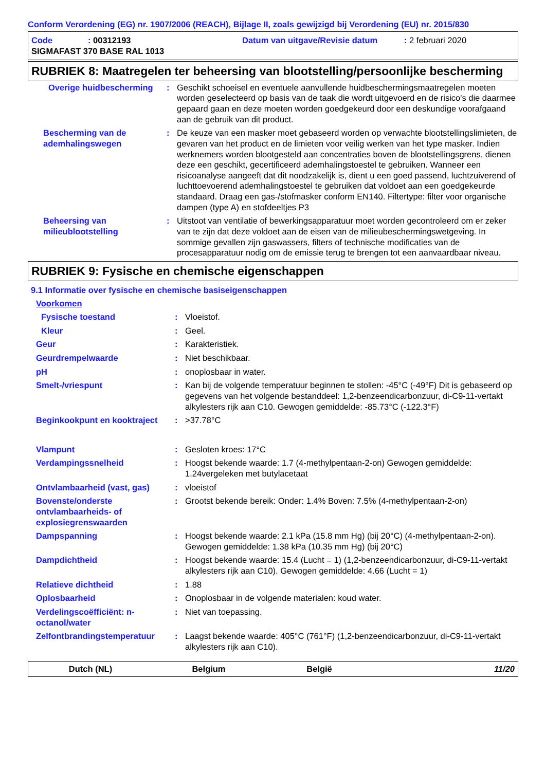Conform Verordening (EG) nr. 1907/2006 (REACH), Bijlage II, zoals gewijzigd bij Verordening (EU) nr. 2015/830
| Code | : 00312193 | Datum van uitgave/Revisie datum | : 2 februari 2020 |
| SIGMAFAST 370 BASE RAL 1013 | | | |
RUBRIEK 8: Maatregelen ter beheersing van blootstelling/persoonlijke bescherming
| Overige huidbescherming | : | Geschikt schoeisel en eventuele aanvullende huidbeschermingsmaatregelen moeten worden geselecteerd op basis van de taak die wordt uitgevoerd en de risico's die daarmee gepaard gaan en deze moeten worden goedgekeurd door een deskundige voorafgaand aan de gebruik van dit product. |
| Bescherming van de ademhalingswegen | : | De keuze van een masker moet gebaseerd worden op verwachte blootstellingslimieten, de gevaren van het product en de limieten voor veilig werken van het type masker. Indien werknemers worden blootgesteld aan concentraties boven de blootstellingsgrens, dienen deze een geschikt, gecertificeerd ademhalingstoestel te gebruiken. Wanneer een risicoanalyse aangeeft dat dit noodzakelijk is, dient u een goed passend, luchtzuiverend of luchttoevoerend ademhalingstoestel te gebruiken dat voldoet aan een goedgekeurde standaard. Draag een gas-/stofmasker conform EN140. Filtertype: filter voor organische dampen (type A) en stofdeeltjes P3 |
| Beheersing van milieublootstelling | : | Uitstoot van ventilatie of bewerkingsapparatuur moet worden gecontroleerd om er zeker van te zijn dat deze voldoet aan de eisen van de milieubeschermingswetgeving. In sommige gevallen zijn gaswassers, filters of technische modificaties van de procesapparatuur nodig om de emissie terug te brengen tot een aanvaardbaar niveau. |
RUBRIEK 9: Fysische en chemische eigenschappen
9.1 Informatie over fysische en chemische basiseigenschappen
| Voorkomen | | |
| Fysische toestand | : | Vloeistof. |
| Kleur | : | Geel. |
| Geur | : | Karakteristiek. |
| Geurdrempelwaarde | : | Niet beschikbaar. |
| pH | : | onoplosbaar in water. |
| Smelt-/vriespunt | : | Kan bij de volgende temperatuur beginnen te stollen: -45°C (-49°F) Dit is gebaseerd op gegevens van het volgende bestanddeel: 1,2-benzeendicarbonzuur, di-C9-11-vertakt alkylesters rijk aan C10. Gewogen gemiddelde: -85.73°C (-122.3°F) |
| Beginkookpunt en kooktraject | : | >37.78°C |
| Vlampunt | : | Gesloten kroes: 17°C |
| Verdampingssnelheid | : | Hoogst bekende waarde: 1.7 (4-methylpentaan-2-on) Gewogen gemiddelde: 1.24vergeleken met butylacetaat |
| Ontvlambaarheid (vast, gas) | : | vloeistof |
| Bovenste/onderste ontvlambaarheids- of explosiegrenswaarden | : | Grootst bekende bereik: Onder: 1.4% Boven: 7.5% (4-methylpentaan-2-on) |
| Dampspanning | : | Hoogst bekende waarde: 2.1 kPa (15.8 mm Hg) (bij 20°C) (4-methylpentaan-2-on). Gewogen gemiddelde: 1.38 kPa (10.35 mm Hg) (bij 20°C) |
| Dampdichtheid | : | Hoogst bekende waarde: 15.4 (Lucht = 1) (1,2-benzeendicarbonzuur, di-C9-11-vertakt alkylesters rijk aan C10). Gewogen gemiddelde: 4.66 (Lucht = 1) |
| Relatieve dichtheid | : | 1.88 |
| Oplosbaarheid | : | Onoplosbaar in de volgende materialen: koud water. |
| Verdelingscoëfficiënt: n-octanol/water | : | Niet van toepassing. |
| Zelfontbrandingstemperatuur | : | Laagst bekende waarde: 405°C (761°F) (1,2-benzeendicarbonzuur, di-C9-11-vertakt alkylesters rijk aan C10). |
Dutch (NL) Belgium België 11/20